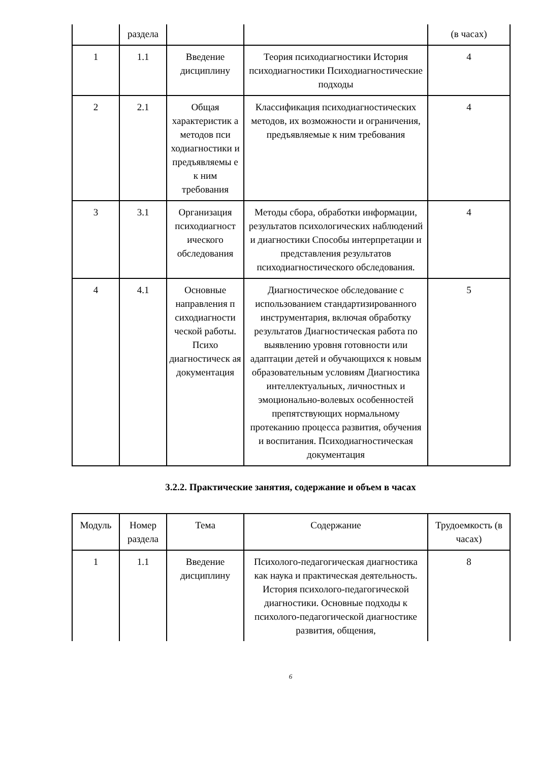| | раздела | | | (в часах) |
| 1 | 1.1 | Введение дисциплину | Теория психодиагностики История психодиагностики Психодиагностические подходы | 4 |
| 2 | 2.1 | Общая характеристик а методов пси ходиагностики и предъявляемы е к ним требования | Классификация психодиагностических методов, их возможности и ограничения, предъявляемые к ним требования | 4 |
| 3 | 3.1 | Организация психодиагност ического обследования | Методы сбора, обработки информации, результатов психологических наблюдений и диагностики Способы интерпретации и представления результатов психодиагностического обследования. | 4 |
| 4 | 4.1 | Основные направления п сиходиагности ческой работы. Психо диагностическ ая документация | Диагностическое обследование с использованием стандартизированного инструментария, включая обработку результатов Диагностическая работа по выявлению уровня готовности или адаптации детей и обучающихся к новым образовательным условиям Диагностика интеллектуальных, личностных и эмоционально-волевых особенностей препятствующих нормальному протеканию процесса развития, обучения и воспитания. Психодиагностическая документация | 5 |
3.2.2. Практические занятия, содержание и объем в часах
| Модуль | Номер раздела | Тема | Содержание | Трудоемкость (в часах) |
| 1 | 1.1 | Введение дисциплину | Психолого-педагогическая диагностика как наука и практическая деятельность. История психолого-педагогической диагностики. Основные подходы к психолого-педагогической диагностике развития, общения, | 8 |
6